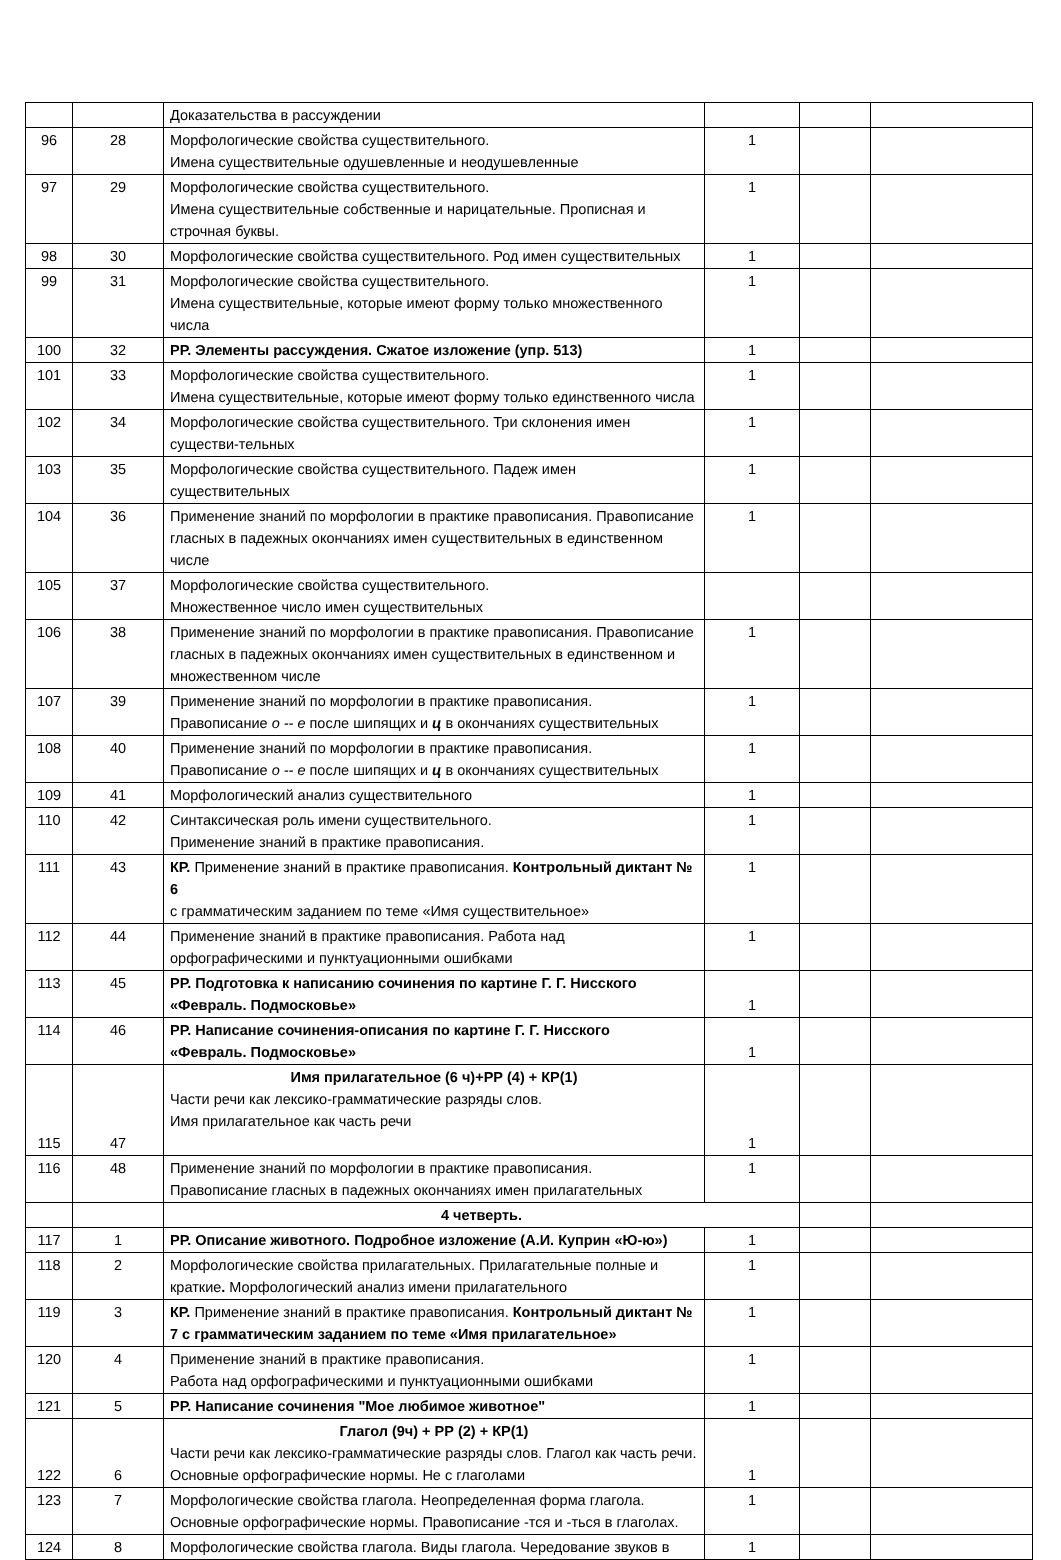| | | Доказательства в рассуждении | | | |
| 96 | 28 | Морфологические свойства существительного. Имена существительные одушевленные и неодушевленные | 1 | | |
| 97 | 29 | Морфологические свойства существительного. Имена существительные собственные и нарицательные. Прописная и строчная буквы. | 1 | | |
| 98 | 30 | Морфологические свойства существительного. Род имен существительных | 1 | | |
| 99 | 31 | Морфологические свойства существительного. Имена существительные, которые имеют форму только множественного числа | 1 | | |
| 100 | 32 | РР. Элементы рассуждения. Сжатое изложение (упр. 513) | 1 | | |
| 101 | 33 | Морфологические свойства существительного. Имена существительные, которые имеют форму только единственного числа | 1 | | |
| 102 | 34 | Морфологические свойства существительного. Три склонения имен существи-тельных | 1 | | |
| 103 | 35 | Морфологические свойства существительного. Падеж имен существительных | 1 | | |
| 104 | 36 | Применение знаний по морфологии в практике правописания. Правописание гласных в падежных окончаниях имен существительных в единственном числе | 1 | | |
| 105 | 37 | Морфологические свойства существительного. Множественное число имен существительных | | | |
| 106 | 38 | Применение знаний по морфологии в практике правописания. Правописание гласных в падежных окончаниях имен существительных в единственном и множественном числе | 1 | | |
| 107 | 39 | Применение знаний по морфологии в практике правописания. Правописание о -- е после шипящих и ц в окончаниях существительных | 1 | | |
| 108 | 40 | Применение знаний по морфологии в практике правописания. Правописание о -- е после шипящих и ц в окончаниях существительных | 1 | | |
| 109 | 41 | Морфологический анализ существительного | 1 | | |
| 110 | 42 | Синтаксическая роль имени существительного. Применение знаний в практике правописания. | 1 | | |
| 111 | 43 | КР. Применение знаний в практике правописания. Контрольный диктант № 6 с грамматическим заданием по теме «Имя существительное» | 1 | | |
| 112 | 44 | Применение знаний в практике правописания. Работа над орфографическими и пунктуационными ошибками | 1 | | |
| 113 | 45 | РР. Подготовка к написанию сочинения по картине Г. Г. Нисского «Февраль. Подмосковье» | 1 | | |
| 114 | 46 | РР. Написание сочинения-описания по картине Г. Г. Нисского «Февраль. Подмосковье» | 1 | | |
| 115 | 47 | Имя прилагательное (6 ч)+РР (4) + КР(1) Части речи как лексико-грамматические разряды слов. Имя прилагательное как часть речи | 1 | | |
| 116 | 48 | Применение знаний по морфологии в практике правописания. Правописание гласных в падежных окончаниях имен прилагательных | 1 | | |
| | | 4 четверть. | | | |
| 117 | 1 | РР. Описание животного. Подробное изложение (А.И. Куприн «Ю-ю») | 1 | | |
| 118 | 2 | Морфологические свойства прилагательных. Прилагательные полные и краткие . Морфологический анализ имени прилагательного | 1 | | |
| 119 | 3 | КР. Применение знаний в практике правописания. Контрольный диктант № 7 с грамматическим заданием по теме «Имя прилагательное» | 1 | | |
| 120 | 4 | Применение знаний в практике правописания. Работа над орфографическими и пунктуационными ошибками | 1 | | |
| 121 | 5 | РР. Написание сочинения "Мое любимое животное" | 1 | | |
| 122 | 6 | Глагол (9ч) + РР (2) + КР(1) Части речи как лексико-грамматические разряды слов. Глагол как часть речи. Основные орфографические нормы. Не с глаголами | 1 | | |
| 123 | 7 | Морфологические свойства глагола. Неопределенная форма глагола. Основные орфографические нормы. Правописание -тся и -ться в глаголах. | 1 | | |
| 124 | 8 | Морфологические свойства глагола. Виды глагола. Чередование звуков в | 1 | | |